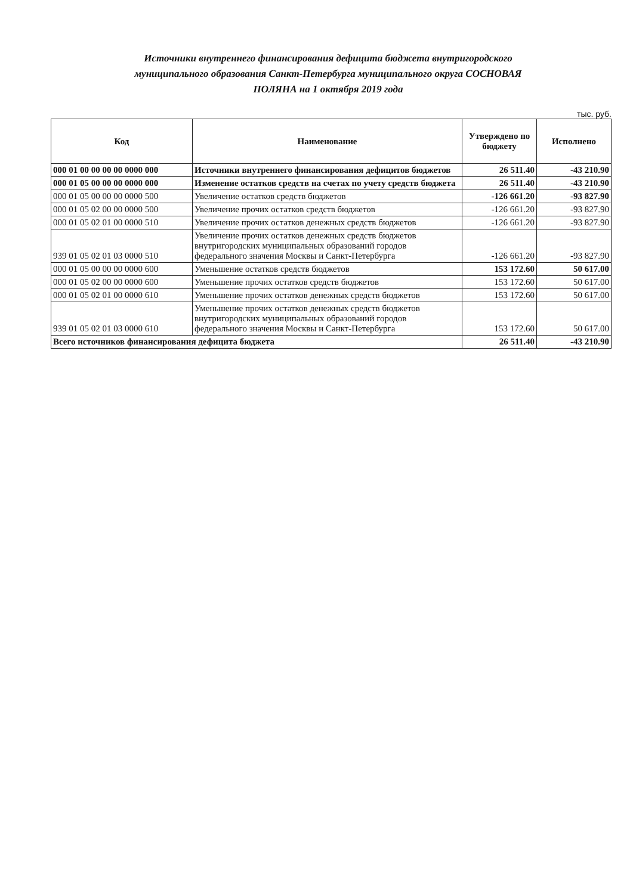Источники внутреннего финансирования дефицита бюджета внутригородского муниципального образования Санкт-Петербурга муниципального округа СОСНОВАЯ ПОЛЯНА на 1 октября 2019 года
тыс. руб.
| Код | Наименование | Утверждено по бюджету | Исполнено |
| --- | --- | --- | --- |
| 000 01 00 00 00 00 0000 000 | Источники внутреннего финансирования дефицитов бюджетов | 26 511.40 | -43 210.90 |
| 000 01 05 00 00 00 0000 000 | Изменение остатков средств на счетах по учету средств бюджета | 26 511.40 | -43 210.90 |
| 000 01 05 00 00 00 0000 500 | Увеличение остатков средств бюджетов | -126 661.20 | -93 827.90 |
| 000 01 05 02 00 00 0000 500 | Увеличение прочих остатков средств бюджетов | -126 661.20 | -93 827.90 |
| 000 01 05 02 01 00 0000 510 | Увеличение прочих остатков денежных средств бюджетов | -126 661.20 | -93 827.90 |
| 939 01 05 02 01 03 0000 510 | Увеличение прочих остатков денежных средств бюджетов внутригородских муниципальных образований городов федерального значения Москвы и Санкт-Петербурга | -126 661.20 | -93 827.90 |
| 000 01 05 00 00 00 0000 600 | Уменьшение остатков средств бюджетов | 153 172.60 | 50 617.00 |
| 000 01 05 02 00 00 0000 600 | Уменьшение прочих остатков средств бюджетов | 153 172.60 | 50 617.00 |
| 000 01 05 02 01 00 0000 610 | Уменьшение прочих остатков денежных средств бюджетов | 153 172.60 | 50 617.00 |
| 939 01 05 02 01 03 0000 610 | Уменьшение прочих остатков денежных средств бюджетов внутригородских муниципальных образований городов федерального значения Москвы и Санкт-Петербурга | 153 172.60 | 50 617.00 |
| Всего источников финансирования дефицита бюджета | | 26 511.40 | -43 210.90 |